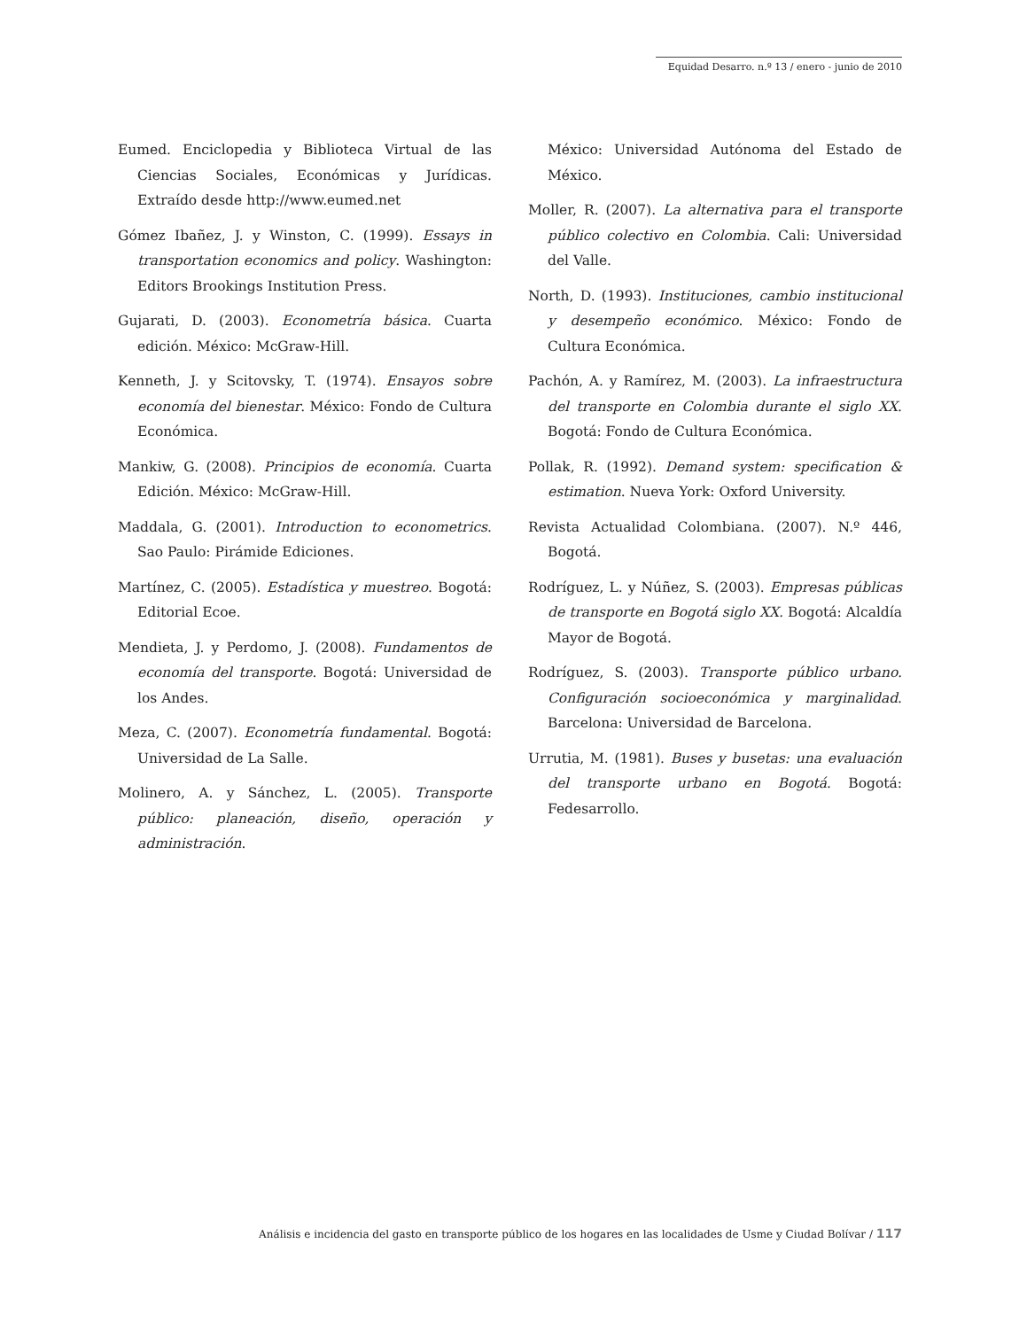Equidad Desarro. n.º 13 / enero - junio de 2010
Eumed. Enciclopedia y Biblioteca Virtual de las Ciencias Sociales, Económicas y Jurídicas. Extraído desde http://www.eumed.net
Gómez Ibañez, J. y Winston, C. (1999). Essays in transportation economics and policy. Washington: Editors Brookings Institution Press.
Gujarati, D. (2003). Econometría básica. Cuarta edición. México: McGraw-Hill.
Kenneth, J. y Scitovsky, T. (1974). Ensayos sobre economía del bienestar. México: Fondo de Cultura Económica.
Mankiw, G. (2008). Principios de economía. Cuarta Edición. México: McGraw-Hill.
Maddala, G. (2001). Introduction to econometrics. Sao Paulo: Pirámide Ediciones.
Martínez, C. (2005). Estadística y muestreo. Bogotá: Editorial Ecoe.
Mendieta, J. y Perdomo, J. (2008). Fundamentos de economía del transporte. Bogotá: Universidad de los Andes.
Meza, C. (2007). Econometría fundamental. Bogotá: Universidad de La Salle.
Molinero, A. y Sánchez, L. (2005). Transporte público: planeación, diseño, operación y administración.
México: Universidad Autónoma del Estado de México.
Moller, R. (2007). La alternativa para el transporte público colectivo en Colombia. Cali: Universidad del Valle.
North, D. (1993). Instituciones, cambio institucional y desempeño económico. México: Fondo de Cultura Económica.
Pachón, A. y Ramírez, M. (2003). La infraestructura del transporte en Colombia durante el siglo XX. Bogotá: Fondo de Cultura Económica.
Pollak, R. (1992). Demand system: specification & estimation. Nueva York: Oxford University.
Revista Actualidad Colombiana. (2007). N.º 446, Bogotá.
Rodríguez, L. y Núñez, S. (2003). Empresas públicas de transporte en Bogotá siglo XX. Bogotá: Alcaldía Mayor de Bogotá.
Rodríguez, S. (2003). Transporte público urbano. Configuración socioeconómica y marginalidad. Barcelona: Universidad de Barcelona.
Urrutia, M. (1981). Buses y busetas: una evaluación del transporte urbano en Bogotá. Bogotá: Fedesarrollo.
Análisis e incidencia del gasto en transporte público de los hogares en las localidades de Usme y Ciudad Bolívar / 117